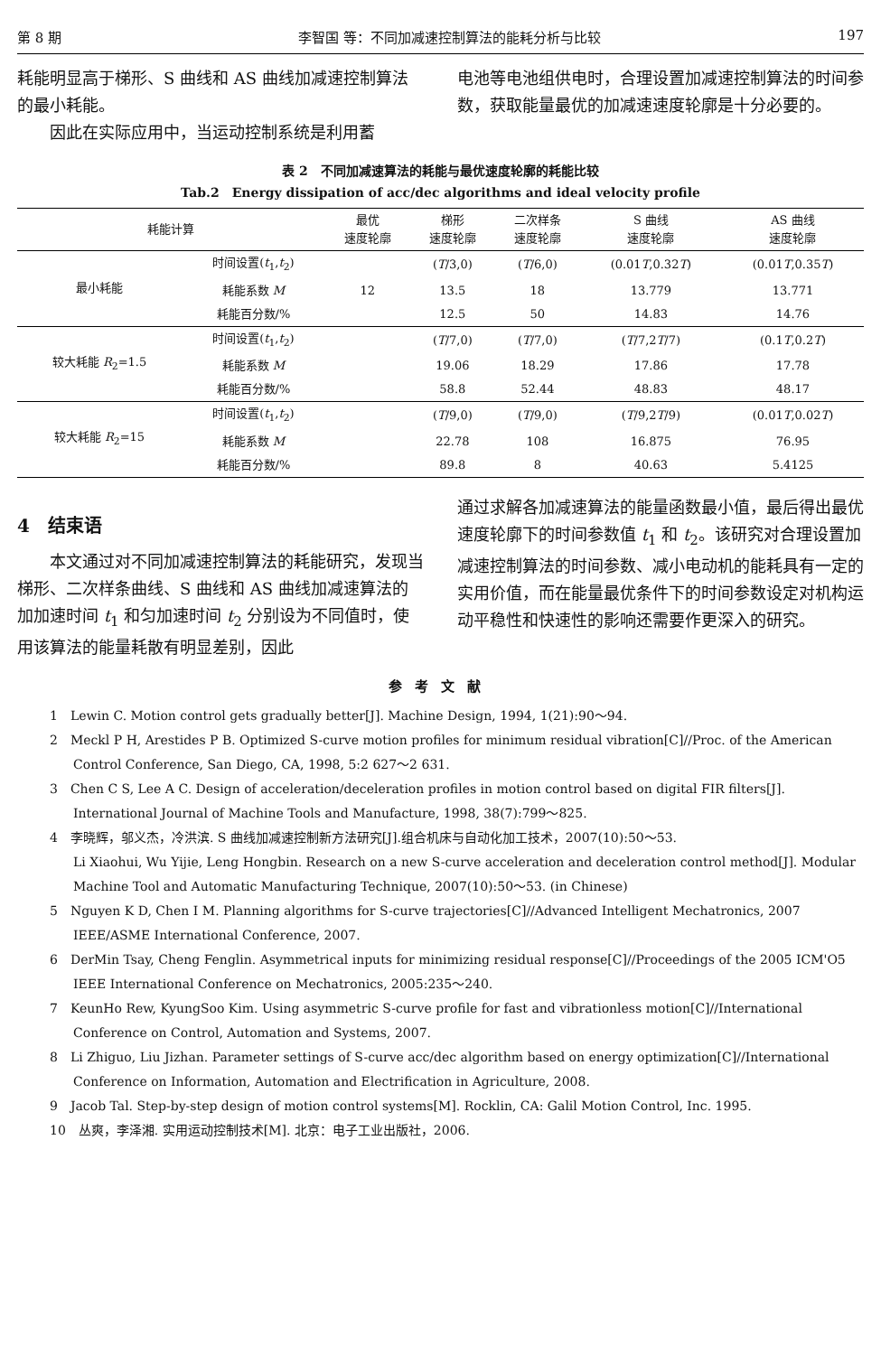第 8 期 李智国 等：不同加减速控制算法的能耗分析与比较 197
耗能明显高于梯形、S 曲线和 AS 曲线加减速控制算法的最小耗能。
因此在实际应用中，当运动控制系统是利用蓄
电池等电池组供电时，合理设置加减速控制算法的时间参数，获取能量最优的加减速速度轮廓是十分必要的。
表 2　不同加减速算法的耗能与最优速度轮廓的耗能比较
Tab.2　Energy dissipation of acc/dec algorithms and ideal velocity profile
| 耗能计算 | | 最优 速度轮廓 | 梯形 速度轮廓 | 二次样条 速度轮廓 | S 曲线 速度轮廓 | AS 曲线 速度轮廓 |
| --- | --- | --- | --- | --- | --- | --- |
| 最小耗能 | 时间设置( t<sub>1</sub>, t<sub>2</sub>) | | ( T /3,0) | ( T /6,0) | (0.01 T ,0.32 T ) | (0.01 T ,0.35 T ) |
| | 耗能系数 M | 12 | 13.5 | 18 | 13.779 | 13.771 |
| | 耗能百分数/% | | 12.5 | 50 | 14.83 | 14.76 |
| 较大耗能 R<sub>2</sub>=1.5 | 时间设置( t<sub>1</sub>, t<sub>2</sub>) | | ( T /7,0) | ( T /7,0) | ( T /7,2 T /7) | (0.1 T ,0.2 T ) |
| | 耗能系数 M | | 19.06 | 18.29 | 17.86 | 17.78 |
| | 耗能百分数/% | | 58.8 | 52.44 | 48.83 | 48.17 |
| 较大耗能 R<sub>2</sub>=15 | 时间设置( t<sub>1</sub>, t<sub>2</sub>) | | ( T /9,0) | ( T /9,0) | ( T /9,2 T /9) | (0.01 T ,0.02 T ) |
| | 耗能系数 M | | 22.78 | 108 | 16.875 | 76.95 |
| | 耗能百分数/% | | 89.8 | 8 | 40.63 | 5.4125 |
4　结束语
本文通过对不同加减速控制算法的耗能研究，发现当梯形、二次样条曲线、S 曲线和 AS 曲线加减速算法的加加速时间 t<sub>1</sub> 和匀加速时间 t<sub>2</sub> 分别设为不同值时，使用该算法的能量耗散有明显差别，因此
通过求解各加减速算法的能量函数最小值，最后得出最优速度轮廓下的时间参数值 t<sub>1</sub> 和 t<sub>2</sub>。该研究对合理设置加减速控制算法的时间参数、减小电动机的能耗具有一定的实用价值，而在能量最优条件下的时间参数设定对机构运动平稳性和快速性的影响还需要作更深入的研究。
参考文献
1　Lewin C. Motion control gets gradually better[J]. Machine Design, 1994, 1(21):90～94.
2　Meckl P H, Arestides P B. Optimized S-curve motion profiles for minimum residual vibration[C]//Proc. of the American Control Conference, San Diego, CA, 1998, 5:2 627～2 631.
3　Chen C S, Lee A C. Design of acceleration/deceleration profiles in motion control based on digital FIR filters[J]. International Journal of Machine Tools and Manufacture, 1998, 38(7):799～825.
4　李晓辉，邬义杰，冷洪滨. S 曲线加减速控制新方法研究[J].组合机床与自动化加工技术，2007(10):50～53.
Li Xiaohui, Wu Yijie, Leng Hongbin. Research on a new S-curve acceleration and deceleration control method[J]. Modular Machine Tool and Automatic Manufacturing Technique, 2007(10):50～53. (in Chinese)
5　Nguyen K D, Chen I M. Planning algorithms for S-curve trajectories[C]//Advanced Intelligent Mechatronics, 2007 IEEE/ASME International Conference, 2007.
6　DerMin Tsay, Cheng Fenglin. Asymmetrical inputs for minimizing residual response[C]//Proceedings of the 2005 ICM'O5 IEEE International Conference on Mechatronics, 2005:235～240.
7　KeunHo Rew, KyungSoo Kim. Using asymmetric S-curve profile for fast and vibrationless motion[C]//International Conference on Control, Automation and Systems, 2007.
8　Li Zhiguo, Liu Jizhan. Parameter settings of S-curve acc/dec algorithm based on energy optimization[C]//International Conference on Information, Automation and Electrification in Agriculture, 2008.
9　Jacob Tal. Step-by-step design of motion control systems[M]. Rocklin, CA: Galil Motion Control, Inc. 1995.
10　丛爽，李泽湘. 实用运动控制技术[M]. 北京：电子工业出版社，2006.